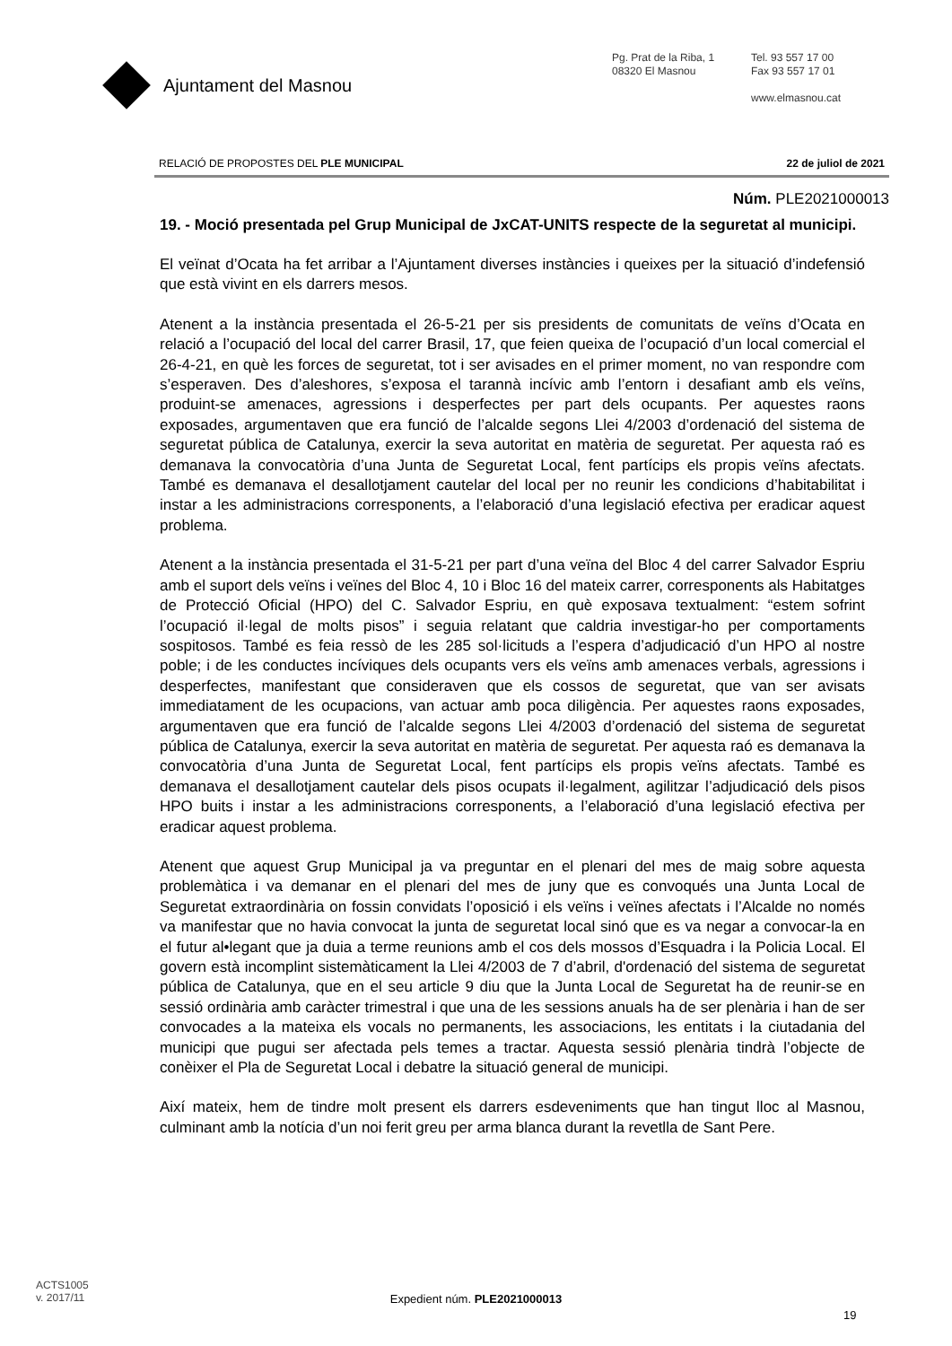Ajuntament del Masnou
Pg. Prat de la Riba, 1
08320 El Masnou
Tel. 93 557 17 00
Fax 93 557 17 01
www.elmasnou.cat
RELACIÓ DE PROPOSTES DEL PLE MUNICIPAL 22 de juliol de 2021
Núm. PLE2021000013
19. - Moció presentada pel Grup Municipal de JxCAT-UNITS respecte de la seguretat al municipi.
El veïnat d’Ocata ha fet arribar a l’Ajuntament diverses instàncies i queixes per la situació d’indefensió que està vivint en els darrers mesos.
Atenent a la instància presentada el 26-5-21 per sis presidents de comunitats de veïns d’Ocata en relació a l’ocupació del local del carrer Brasil, 17, que feien queixa de l’ocupació d’un local comercial el 26-4-21, en què les forces de seguretat, tot i ser avisades en el primer moment, no van respondre com s’esperaven. Des d’aleshores, s’exposa el tarannà incívic amb l’entorn i desafiant amb els veïns, produint-se amenaces, agressions i desperfectes per part dels ocupants. Per aquestes raons exposades, argumentaven que era funció de l’alcalde segons Llei 4/2003 d’ordenació del sistema de seguretat pública de Catalunya, exercir la seva autoritat en matèria de seguretat. Per aquesta raó es demanava la convocatòria d’una Junta de Seguretat Local, fent partícips els propis veïns afectats. També es demanava el desallotjament cautelar del local per no reunir les condicions d’habitabilitat i instar a les administracions corresponents, a l’elaboració d’una legislació efectiva per eradicar aquest problema.
Atenent a la instància presentada el 31-5-21 per part d’una veïna del Bloc 4 del carrer Salvador Espriu amb el suport dels veïns i veïnes del Bloc 4, 10 i Bloc 16 del mateix carrer, corresponents als Habitatges de Protecció Oficial (HPO) del C. Salvador Espriu, en què exposava textualment: “estem sofrint l’ocupació il·legal de molts pisos” i seguia relatant que caldria investigar-ho per comportaments sospitosos. També es feia ressò de les 285 sol·licituds a l’espera d’adjudicació d’un HPO al nostre poble; i de les conductes incíviques dels ocupants vers els veïns amb amenaces verbals, agressions i desperfectes, manifestant que consideraven que els cossos de seguretat, que van ser avisats immediatament de les ocupacions, van actuar amb poca diligència. Per aquestes raons exposades, argumentaven que era funció de l’alcalde segons Llei 4/2003 d’ordenació del sistema de seguretat pública de Catalunya, exercir la seva autoritat en matèria de seguretat. Per aquesta raó es demanava la convocatòria d’una Junta de Seguretat Local, fent partícips els propis veïns afectats. També es demanava el desallotjament cautelar dels pisos ocupats il·legalment, agilitzar l’adjudicació dels pisos HPO buits i instar a les administracions corresponents, a l’elaboració d’una legislació efectiva per eradicar aquest problema.
Atenent que aquest Grup Municipal ja va preguntar en el plenari del mes de maig sobre aquesta problemàtica i va demanar en el plenari del mes de juny que es convoqués una Junta Local de Seguretat extraordinària on fossin convidats l’oposició i els veïns i veïnes afectats i l’Alcalde no només va manifestar que no havia convocat la junta de seguretat local sinó que es va negar a convocar-la en el futur al•legant que ja duia a terme reunions amb el cos dels mossos d’Esquadra i la Policia Local. El govern està incomplint sistemàticament la Llei 4/2003 de 7 d’abril, d'ordenació del sistema de seguretat pública de Catalunya, que en el seu article 9 diu que la Junta Local de Seguretat ha de reunir-se en sessió ordinària amb caràcter trimestral i que una de les sessions anuals ha de ser plenària i han de ser convocades a la mateixa els vocals no permanents, les associacions, les entitats i la ciutadania del municipi que pugui ser afectada pels temes a tractar. Aquesta sessió plenària tindrà l’objecte de conèixer el Pla de Seguretat Local i debatre la situació general de municipi.
Així mateix, hem de tindre molt present els darrers esdeveniments que han tingut lloc al Masnou, culminant amb la notícia d’un noi ferit greu per arma blanca durant la revetlla de Sant Pere.
ACTS1005
v. 2017/11
Expedient núm. PLE2021000013
19